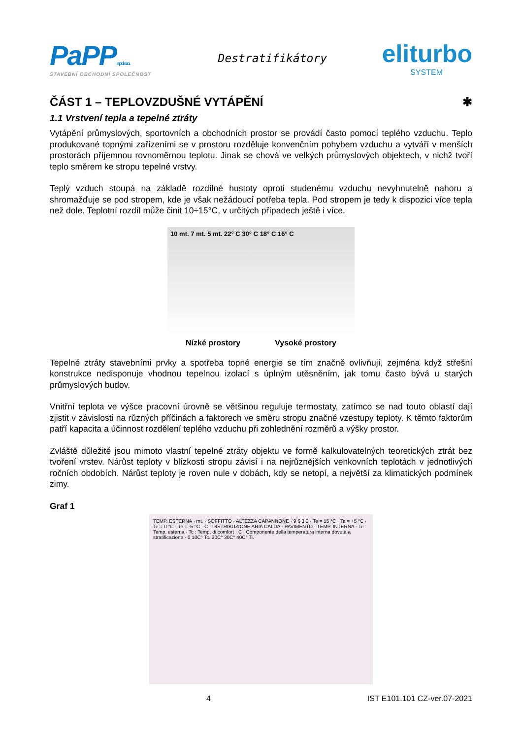PaPP, spol. s r.o.
STAVEBNÍ OBCHODNÍ SPOLEČNOST
Destratifikátory
eliturbo
SYSTEM
ČÁST 1 – TEPLOVZDUŠNÉ VYTÁPĚNÍ ✱
1.1 Vrstvení tepla a tepelné ztráty
Vytápění průmyslových, sportovních a obchodních prostor se provádí často pomocí teplého vzduchu. Teplo produkované topnými zařízeními se v prostoru rozděluje konvenčním pohybem vzduchu a vytváří v menších prostorách příjemnou rovnoměrnou teplotu. Jinak se chová ve velkých průmyslových objektech, v nichž tvoří teplo směrem ke stropu tepelné vrstvy.
Teplý vzduch stoupá na základě rozdílné hustoty oproti studenému vzduchu nevyhnutelně nahoru a shromažďuje se pod stropem, kde je však nežádoucí potřeba tepla. Pod stropem je tedy k dispozici více tepla než dole. Teplotní rozdíl může činit 10÷15°C, v určitých případech ještě i více.
10 mt. 7 mt. 5 mt. 22° C 30° C 18° C 16° C
Nízké prostory Vysoké prostory
Tepelné ztráty stavebními prvky a spotřeba topné energie se tím značně ovlivňují, zejména když střešní konstrukce nedisponuje vhodnou tepelnou izolací s úplným utěsněním, jak tomu často bývá u starých průmyslových budov.
Vnitřní teplota ve výšce pracovní úrovně se většinou reguluje termostaty, zatímco se nad touto oblastí dají zjistit v závislosti na různých příčinách a faktorech ve směru stropu značné vzestupy teploty. K těmto faktorům patří kapacita a účinnost rozdělení teplého vzduchu při zohlednění rozměrů a výšky prostor.
Zvláště důležité jsou mimoto vlastní tepelné ztráty objektu ve formě kalkulovatelných teoretických ztrát bez tvoření vrstev. Nárůst teploty v blízkosti stropu závisí i na nejrůznějších venkovních teplotách v jednotlivých ročních obdobích. Nárůst teploty je roven nule v dobách, kdy se netopí, a největší za klimatických podmínek zimy.
Graf 1
TEMP. ESTERNA · mt. · SOFFITTO · ALTEZZA CAPANNONE · 9 6 3 0 · Te = 15 °C · Te = +5 °C · Te = 0 °C · Te = -5 °C · C · DISTRIBUZIONE ARIA CALDA · PAVIMENTO · TEMP. INTERNA · Te : Temp. esterna · Tc : Temp. di comfort · C : Componente della temperatura interna dovuta a stratificazione · 0 10C° Tc. 20C° 30C° 40C° Ti.
4 IST E101.101 CZ-ver.07-2021